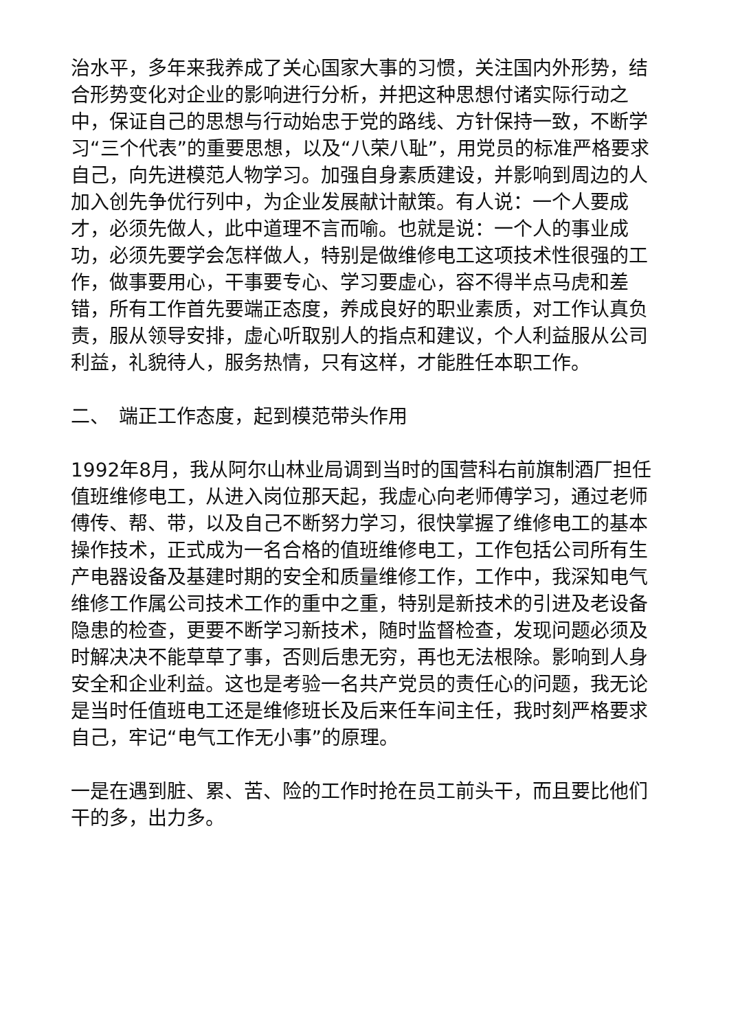治水平，多年来我养成了关心国家大事的习惯，关注国内外形势，结合形势变化对企业的影响进行分析，并把这种思想付诸实际行动之中，保证自己的思想与行动始忠于党的路线、方针保持一致，不断学习“三个代表”的重要思想，以及“八荣八耻”，用党员的标准严格要求自己，向先进模范人物学习。加强自身素质建设，并影响到周边的人加入创先争优行列中，为企业发展献计献策。有人说：一个人要成才，必须先做人，此中道理不言而喻。也就是说：一个人的事业成功，必须先要学会怎样做人，特别是做维修电工这项技术性很强的工作，做事要用心，干事要专心、学习要虚心，容不得半点马虎和差错，所有工作首先要端正态度，养成良好的职业素质，对工作认真负责，服从领导安排，虚心听取别人的指点和建议，个人利益服从公司利益，礼貌待人，服务热情，只有这样，才能胜任本职工作。
二、　端正工作态度，起到模范带头作用
1992年8月，我从阿尔山林业局调到当时的国营科右前旗制酒厂担任值班维修电工，从进入岗位那天起，我虚心向老师傅学习，通过老师傅传、帮、带，以及自己不断努力学习，很快掌握了维修电工的基本操作技术，正式成为一名合格的值班维修电工，工作包括公司所有生产电器设备及基建时期的安全和质量维修工作，工作中，我深知电气维修工作属公司技术工作的重中之重，特别是新技术的引进及老设备隐患的检查，更要不断学习新技术，随时监督检查，发现问题必须及时解决决不能草草了事，否则后患无穷，再也无法根除。影响到人身安全和企业利益。这也是考验一名共产党员的责任心的问题，我无论是当时任值班电工还是维修班长及后来任车间主任，我时刻严格要求自己，牢记“电气工作无小事”的原理。
一是在遇到脏、累、苦、险的工作时抢在员工前头干，而且要比他们干的多，出力多。